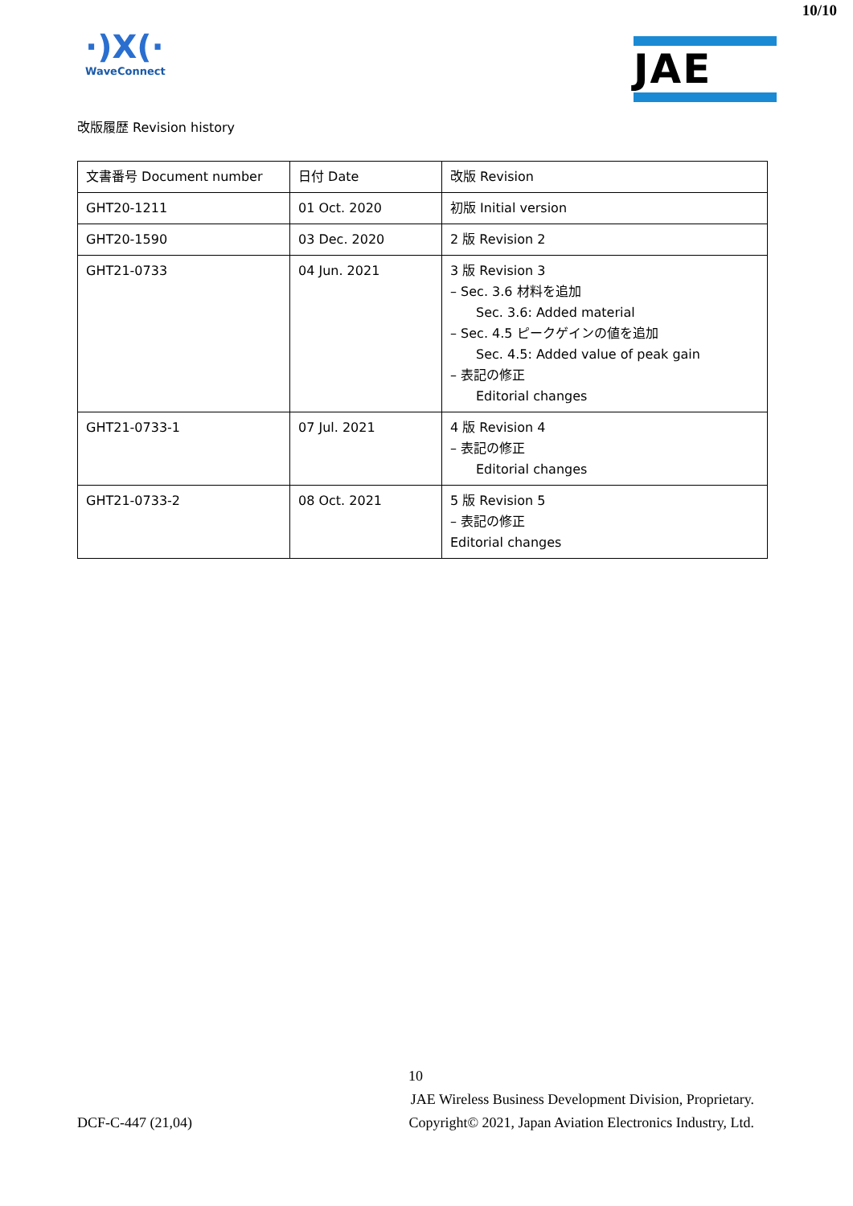10/10
·)X(·
WaveConnect
JAE
改版履歴 Revision history
| 文書番号 Document number | 日付 Date | 改版 Revision |
| --- | --- | --- |
| GHT20-1211 | 01 Oct. 2020 | 初版 Initial version |
| GHT20-1590 | 03 Dec. 2020 | 2 版 Revision 2 |
| GHT21-0733 | 04 Jun. 2021 | 3 版 Revision 3 – Sec. 3.6 材料を追加 Sec. 3.6: Added material – Sec. 4.5 ピークゲインの値を追加 Sec. 4.5: Added value of peak gain – 表記の修正 Editorial changes |
| GHT21-0733-1 | 07 Jul. 2021 | 4 版 Revision 4 – 表記の修正 Editorial changes |
| GHT21-0733-2 | 08 Oct. 2021 | 5 版 Revision 5 – 表記の修正 Editorial changes |
10
JAE Wireless Business Development Division, Proprietary.
DCF-C-447 (21,04) Copyright© 2021, Japan Aviation Electronics Industry, Ltd.